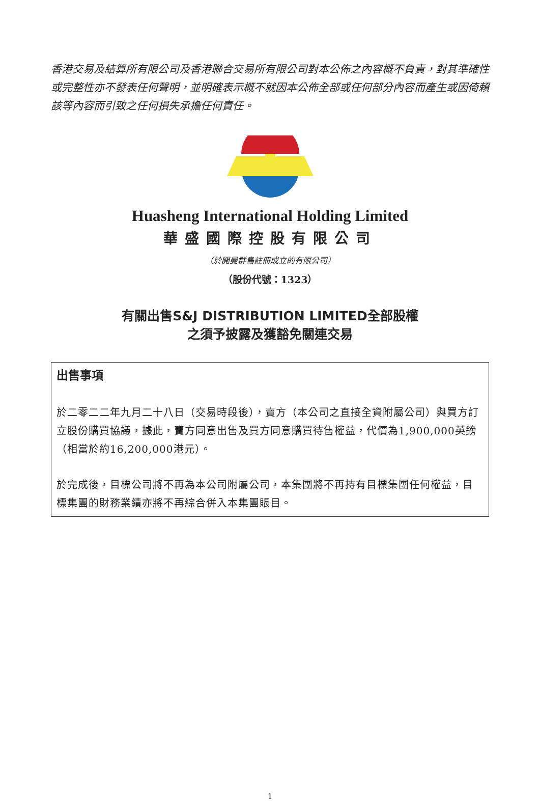香港交易及結算所有限公司及香港聯合交易所有限公司對本公佈之內容概不負責，對其準確性或完整性亦不發表任何聲明，並明確表示概不就因本公佈全部或任何部分內容而產生或因倚賴該等內容而引致之任何損失承擔任何責任。
Huasheng International Holding Limited
華盛國際控股有限公司
（於開曼群島註冊成立的有限公司）
（股份代號：1323）
有關出售S&J DISTRIBUTION LIMITED全部股權
之須予披露及獲豁免關連交易
出售事項
於二零二二年九月二十八日（交易時段後），賣方（本公司之直接全資附屬公司）與買方訂立股份購買協議，據此，賣方同意出售及買方同意購買待售權益，代價為1,900,000英鎊（相當於約16,200,000港元）。
於完成後，目標公司將不再為本公司附屬公司，本集團將不再持有目標集團任何權益，目標集團的財務業績亦將不再綜合併入本集團賬目。
1